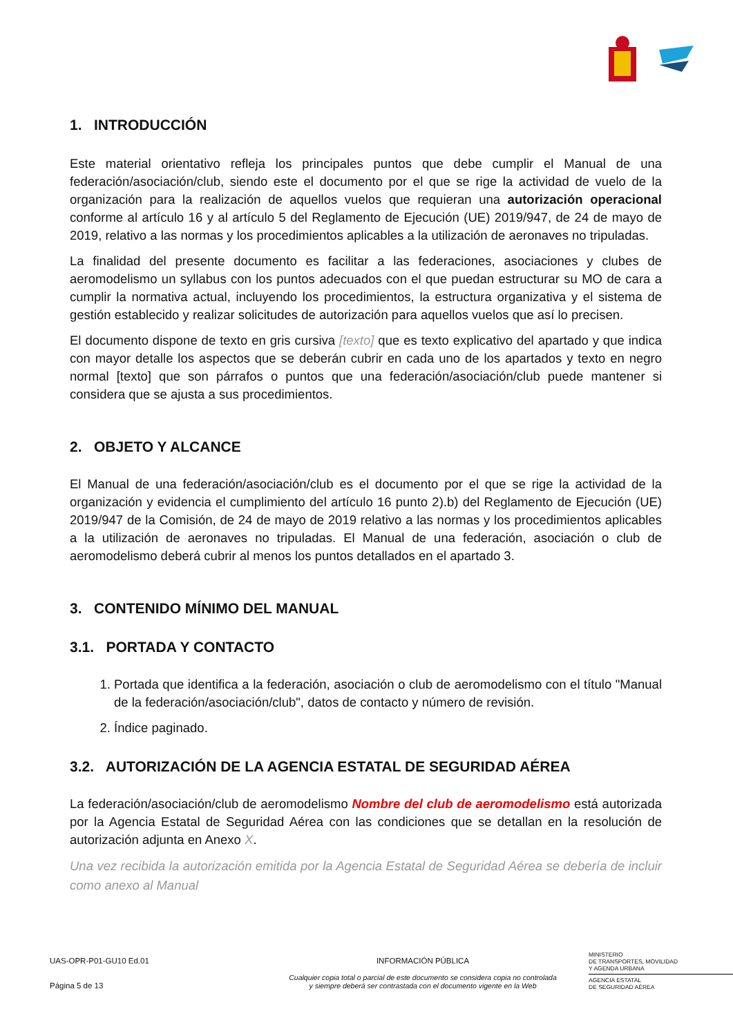1. INTRODUCCIÓN
Este material orientativo refleja los principales puntos que debe cumplir el Manual de una federación/asociación/club, siendo este el documento por el que se rige la actividad de vuelo de la organización para la realización de aquellos vuelos que requieran una autorización operacional conforme al artículo 16 y al artículo 5 del Reglamento de Ejecución (UE) 2019/947, de 24 de mayo de 2019, relativo a las normas y los procedimientos aplicables a la utilización de aeronaves no tripuladas.
La finalidad del presente documento es facilitar a las federaciones, asociaciones y clubes de aeromodelismo un syllabus con los puntos adecuados con el que puedan estructurar su MO de cara a cumplir la normativa actual, incluyendo los procedimientos, la estructura organizativa y el sistema de gestión establecido y realizar solicitudes de autorización para aquellos vuelos que así lo precisen.
El documento dispone de texto en gris cursiva [texto] que es texto explicativo del apartado y que indica con mayor detalle los aspectos que se deberán cubrir en cada uno de los apartados y texto en negro normal [texto] que son párrafos o puntos que una federación/asociación/club puede mantener si considera que se ajusta a sus procedimientos.
2. OBJETO Y ALCANCE
El Manual de una federación/asociación/club es el documento por el que se rige la actividad de la organización y evidencia el cumplimiento del artículo 16 punto 2).b) del Reglamento de Ejecución (UE) 2019/947 de la Comisión, de 24 de mayo de 2019 relativo a las normas y los procedimientos aplicables a la utilización de aeronaves no tripuladas. El Manual de una federación, asociación o club de aeromodelismo deberá cubrir al menos los puntos detallados en el apartado 3.
3. CONTENIDO MÍNIMO DEL MANUAL
3.1. PORTADA Y CONTACTO
1. Portada que identifica a la federación, asociación o club de aeromodelismo con el título "Manual de la federación/asociación/club", datos de contacto y número de revisión.
2. Índice paginado.
3.2. AUTORIZACIÓN DE LA AGENCIA ESTATAL DE SEGURIDAD AÉREA
La federación/asociación/club de aeromodelismo Nombre del club de aeromodelismo está autorizada por la Agencia Estatal de Seguridad Aérea con las condiciones que se detallan en la resolución de autorización adjunta en Anexo X.
Una vez recibida la autorización emitida por la Agencia Estatal de Seguridad Aérea se debería de incluir como anexo al Manual
UAS-OPR-P01-GU10 Ed.01
Página 5 de 13
INFORMACIÓN PÚBLICA
Cualquier copia total o parcial de este documento se considera copia no controlada
y siempre deberá ser contrastada con el documento vigente en la Web
MINISTERIO
DE TRANSPORTES, MOVILIDAD
Y AGENDA URBANA
AGENCIA ESTATAL
DE SEGURIDAD AÉREA